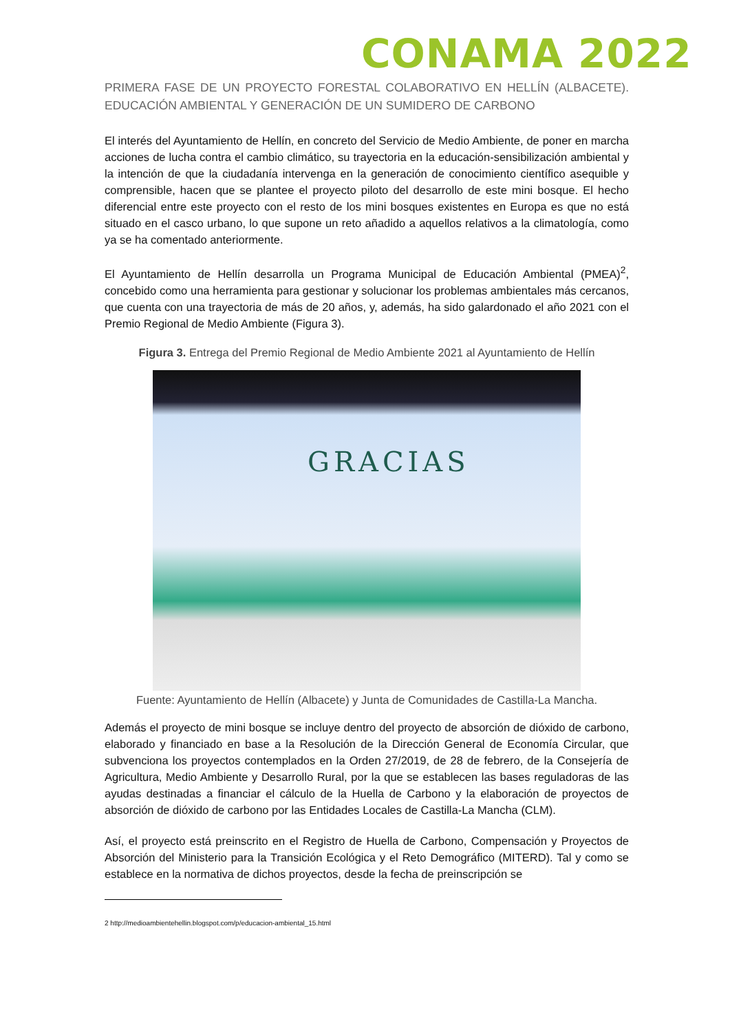CONAMA 2022
PRIMERA FASE DE UN PROYECTO FORESTAL COLABORATIVO EN HELLÍN (ALBACETE). EDUCACIÓN AMBIENTAL Y GENERACIÓN DE UN SUMIDERO DE CARBONO
El interés del Ayuntamiento de Hellín, en concreto del Servicio de Medio Ambiente, de poner en marcha acciones de lucha contra el cambio climático, su trayectoria en la educación-sensibilización ambiental y la intención de que la ciudadanía intervenga en la generación de conocimiento científico asequible y comprensible, hacen que se plantee el proyecto piloto del desarrollo de este mini bosque. El hecho diferencial entre este proyecto con el resto de los mini bosques existentes en Europa es que no está situado en el casco urbano, lo que supone un reto añadido a aquellos relativos a la climatología, como ya se ha comentado anteriormente.
El Ayuntamiento de Hellín desarrolla un Programa Municipal de Educación Ambiental (PMEA)<sup>2</sup>, concebido como una herramienta para gestionar y solucionar los problemas ambientales más cercanos, que cuenta con una trayectoria de más de 20 años, y, además, ha sido galardonado el año 2021 con el Premio Regional de Medio Ambiente (Figura 3).
Figura 3. Entrega del Premio Regional de Medio Ambiente 2021 al Ayuntamiento de Hellín
GRACIAS
Fuente: Ayuntamiento de Hellín (Albacete) y Junta de Comunidades de Castilla-La Mancha.
Además el proyecto de mini bosque se incluye dentro del proyecto de absorción de dióxido de carbono, elaborado y financiado en base a la Resolución de la Dirección General de Economía Circular, que subvenciona los proyectos contemplados en la Orden 27/2019, de 28 de febrero, de la Consejería de Agricultura, Medio Ambiente y Desarrollo Rural, por la que se establecen las bases reguladoras de las ayudas destinadas a financiar el cálculo de la Huella de Carbono y la elaboración de proyectos de absorción de dióxido de carbono por las Entidades Locales de Castilla-La Mancha (CLM).
Así, el proyecto está preinscrito en el Registro de Huella de Carbono, Compensación y Proyectos de Absorción del Ministerio para la Transición Ecológica y el Reto Demográfico (MITERD). Tal y como se establece en la normativa de dichos proyectos, desde la fecha de preinscripción se
2 http://medioambientehellin.blogspot.com/p/educacion-ambiental_15.html